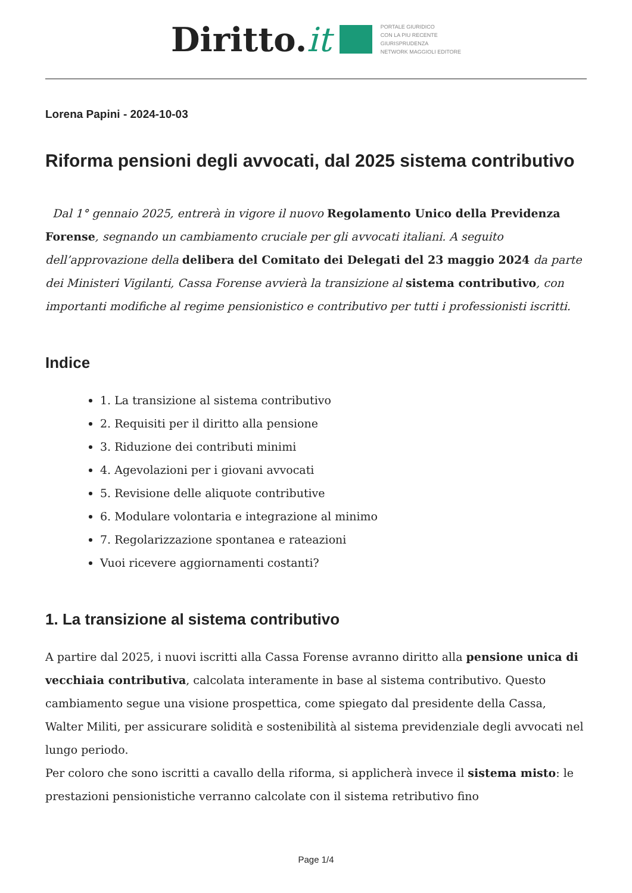Diritto.it
PORTALE GIURIDICO
CON LA PIU RECENTE
GIURISPRUDENZA
NETWORK MAGGIOLI EDITORE
Lorena Papini - 2024-10-03
Riforma pensioni degli avvocati, dal 2025 sistema contributivo
Dal 1° gennaio 2025, entrerà in vigore il nuovo Regolamento Unico della Previdenza Forense, segnando un cambiamento cruciale per gli avvocati italiani. A seguito dell’approvazione della delibera del Comitato dei Delegati del 23 maggio 2024 da parte dei Ministeri Vigilanti, Cassa Forense avvierà la transizione al sistema contributivo, con importanti modifiche al regime pensionistico e contributivo per tutti i professionisti iscritti.
Indice
1. La transizione al sistema contributivo
2. Requisiti per il diritto alla pensione
3. Riduzione dei contributi minimi
4. Agevolazioni per i giovani avvocati
5. Revisione delle aliquote contributive
6. Modulare volontaria e integrazione al minimo
7. Regolarizzazione spontanea e rateazioni
Vuoi ricevere aggiornamenti costanti?
1. La transizione al sistema contributivo
A partire dal 2025, i nuovi iscritti alla Cassa Forense avranno diritto alla pensione unica di vecchiaia contributiva, calcolata interamente in base al sistema contributivo. Questo cambiamento segue una visione prospettica, come spiegato dal presidente della Cassa, Walter Militi, per assicurare solidità e sostenibilità al sistema previdenziale degli avvocati nel lungo periodo.
Per coloro che sono iscritti a cavallo della riforma, si applicherà invece il sistema misto: le prestazioni pensionistiche verranno calcolate con il sistema retributivo fino
Page 1/4